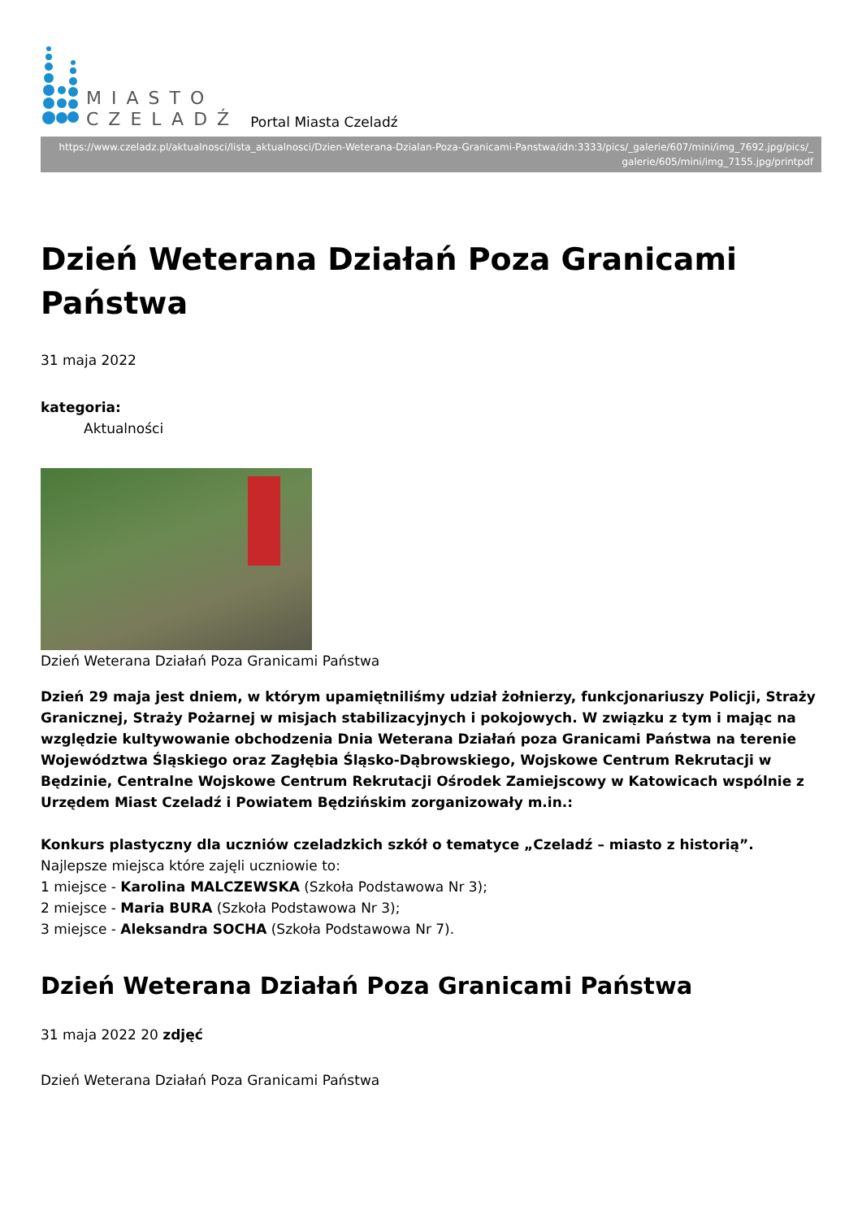MIASTO
CZELADŹ
Portal Miasta Czeladź
https://www.czeladz.pl/aktualnosci/lista_aktualnosci/Dzien-Weterana-Dzialan-Poza-Granicami-Panstwa/idn:3333/pics/_galerie/607/mini/img_7692.jpg/pics/_
galerie/605/mini/img_7155.jpg/printpdf
Dzień Weterana Działań Poza Granicami Państwa
31 maja 2022
kategoria:
Aktualności
Dzień Weterana Działań Poza Granicami Państwa
Dzień 29 maja jest dniem, w którym upamiętniliśmy udział żołnierzy, funkcjonariuszy Policji, Straży Granicznej, Straży Pożarnej w misjach stabilizacyjnych i pokojowych. W związku z tym i mając na względzie kultywowanie obchodzenia Dnia Weterana Działań poza Granicami Państwa na terenie Województwa Śląskiego oraz Zagłębia Śląsko-Dąbrowskiego, Wojskowe Centrum Rekrutacji w Będzinie, Centralne Wojskowe Centrum Rekrutacji Ośrodek Zamiejscowy w Katowicach wspólnie z Urzędem Miast Czeladź i Powiatem Będzińskim zorganizowały m.in.:
Konkurs plastyczny dla uczniów czeladzkich szkół o tematyce „Czeladź – miasto z historią”.
Najlepsze miejsca które zajęli uczniowie to:
1 miejsce - Karolina MALCZEWSKA (Szkoła Podstawowa Nr 3);
2 miejsce - Maria BURA (Szkoła Podstawowa Nr 3);
3 miejsce - Aleksandra SOCHA (Szkoła Podstawowa Nr 7).
Dzień Weterana Działań Poza Granicami Państwa
31 maja 2022 20 zdjęć
Dzień Weterana Działań Poza Granicami Państwa